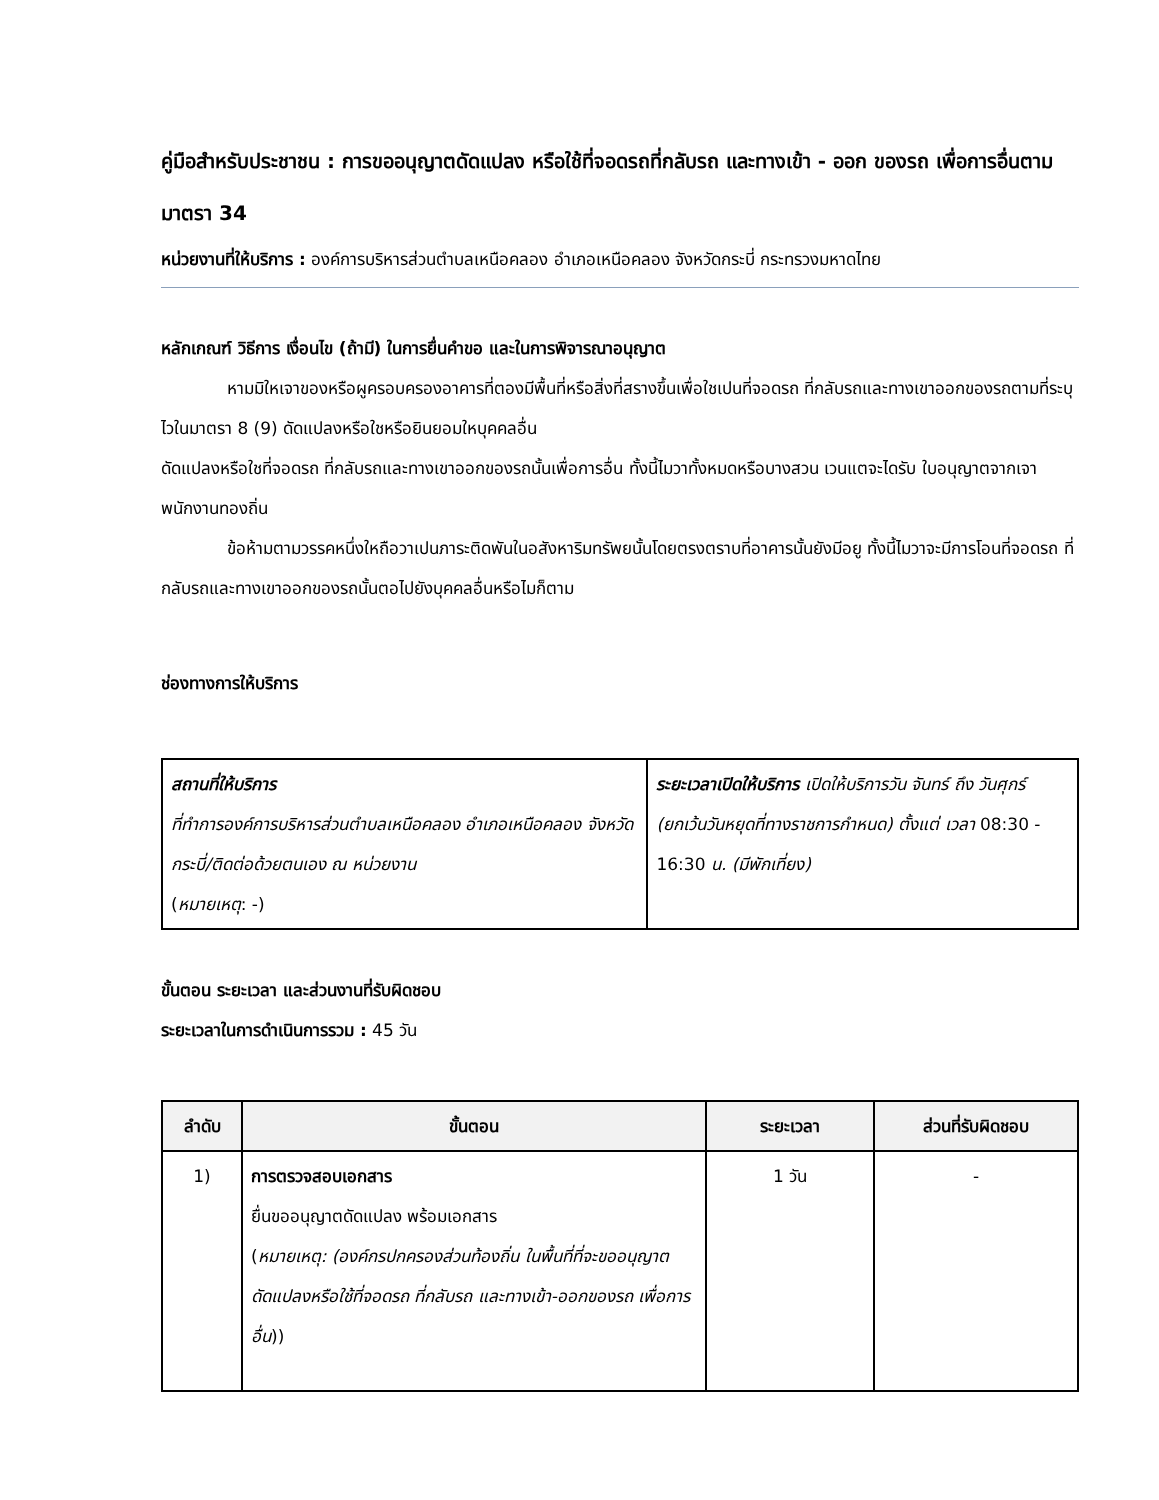คู่มือสำหรับประชาชน : การขออนุญาตดัดแปลง หรือใช้ที่จอดรถที่กลับรถ และทางเข้า - ออก ของรถ เพื่อการอื่นตามมาตรา 34
หน่วยงานที่ให้บริการ : องค์การบริหารส่วนตำบลเหนือคลอง อำเภอเหนือคลอง จังหวัดกระบี่ กระทรวงมหาดไทย
หลักเกณฑ์ วิธีการ เงื่อนไข (ถ้ามี) ในการยื่นคำขอ และในการพิจารณาอนุญาต
หามมิใหเจาของหรือผูครอบครองอาคารที่ตองมีพื้นที่หรือสิ่งที่สรางขึ้นเพื่อใชเปนที่จอดรถ ที่กลับรถและทางเขาออกของรถตามที่ระบุไวในมาตรา 8 (9) ดัดแปลงหรือใชหรือยินยอมใหบุคคลอื่น
ดัดแปลงหรือใชที่จอดรถ ที่กลับรถและทางเขาออกของรถนั้นเพื่อการอื่น ทั้งนี้ไมวาทั้งหมดหรือบางสวน เวนแตจะไดรับ ใบอนุญาตจากเจาพนักงานทองถิ่น
ข้อห้ามตามวรรคหนึ่งใหถือวาเปนภาระติดพันในอสังหาริมทรัพยนั้นโดยตรงตราบที่อาคารนั้นยังมีอยู ทั้งนี้ไมวาจะมีการโอนที่จอดรถ ที่กลับรถและทางเขาออกของรถนั้นตอไปยังบุคคลอื่นหรือไมก็ตาม
ช่องทางการให้บริการ
| สถานที่ให้บริการ ที่ทำการองค์การบริหารส่วนตำบลเหนือคลอง อำเภอเหนือคลอง จังหวัดกระบี่/ติดต่อด้วยตนเอง ณ หน่วยงาน ( หมายเหตุ : -) | ระยะเวลาเปิดให้บริการ เปิดให้บริการวัน จันทร์ ถึง วันศุกร์ (ยกเว้นวันหยุดที่ทางราชการกำหนด) ตั้งแต่ เวลา 08:30 - 16:30 น. (มีพักเที่ยง) |
ขั้นตอน ระยะเวลา และส่วนงานที่รับผิดชอบ
ระยะเวลาในการดำเนินการรวม : 45 วัน
| ลำดับ | ขั้นตอน | ระยะเวลา | ส่วนที่รับผิดชอบ |
| --- | --- | --- | --- |
| 1) | การตรวจสอบเอกสาร ยื่นขออนุญาตดัดแปลง พร้อมเอกสาร ( หมายเหตุ: (องค์กรปกครองส่วนท้องถิ่น ในพื้นที่ที่จะขออนุญาตดัดแปลงหรือใช้ที่จอดรถ ที่กลับรถ และทางเข้า-ออกของรถ เพื่อการอื่น )) | 1 วัน | - |